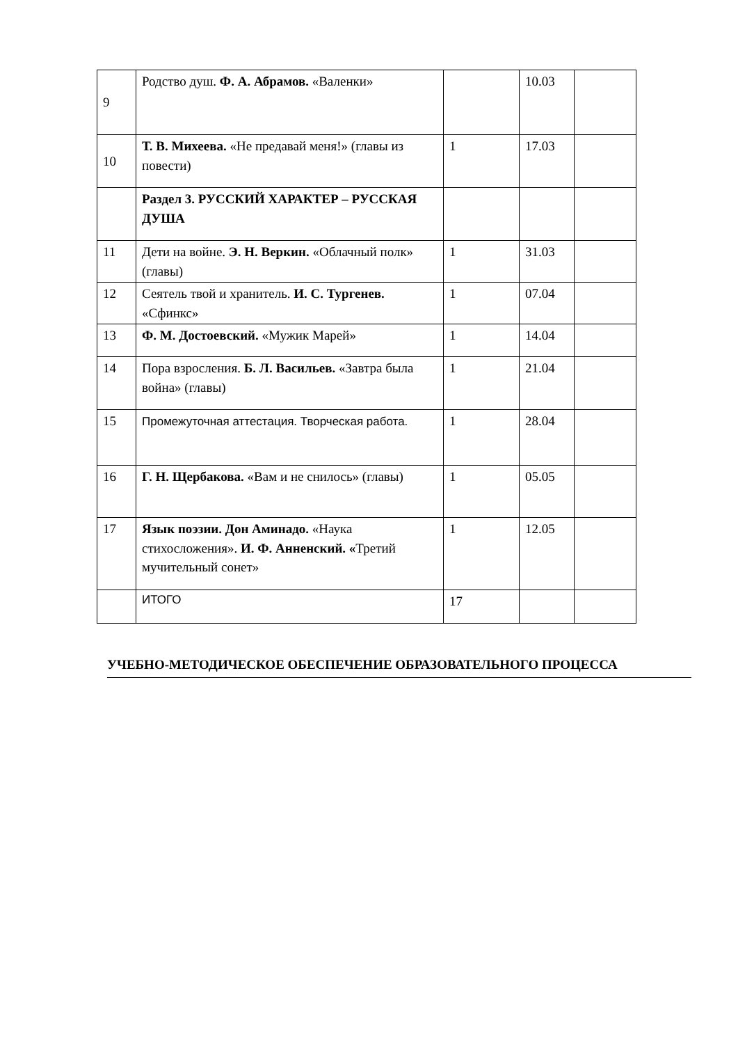| 9 | Родство душ. Ф. А. Абрамов. «Валенки» | | 10.03 | |
| 10 | Т. В. Михеева. «Не предавай меня!» (главы из повести) | 1 | 17.03 | |
| | Раздел 3. РУССКИЙ ХАРАКТЕР – РУССКАЯ ДУША | | | |
| 11 | Дети на войне. Э. Н. Веркин. «Облачный полк» (главы) | 1 | 31.03 | |
| 12 | Сеятель твой и хранитель. И. С. Тургенев. «Сфинкс» | 1 | 07.04 | |
| 13 | Ф. М. Достоевский. «Мужик Марей» | 1 | 14.04 | |
| 14 | Пора взросления. Б. Л. Васильев. «Завтра была война» (главы) | 1 | 21.04 | |
| 15 | Промежуточная аттестация. Творческая работа. | 1 | 28.04 | |
| 16 | Г. Н. Щербакова. «Вам и не снилось» (главы) | 1 | 05.05 | |
| 17 | Язык поэзии. Дон Аминадо. «Наука стихосложения». И. Ф. Анненский. « Третий мучительный сонет» | 1 | 12.05 | |
| | ИТОГО | 17 | | |
УЧЕБНО-МЕТОДИЧЕСКОЕ ОБЕСПЕЧЕНИЕ ОБРАЗОВАТЕЛЬНОГО ПРОЦЕССА